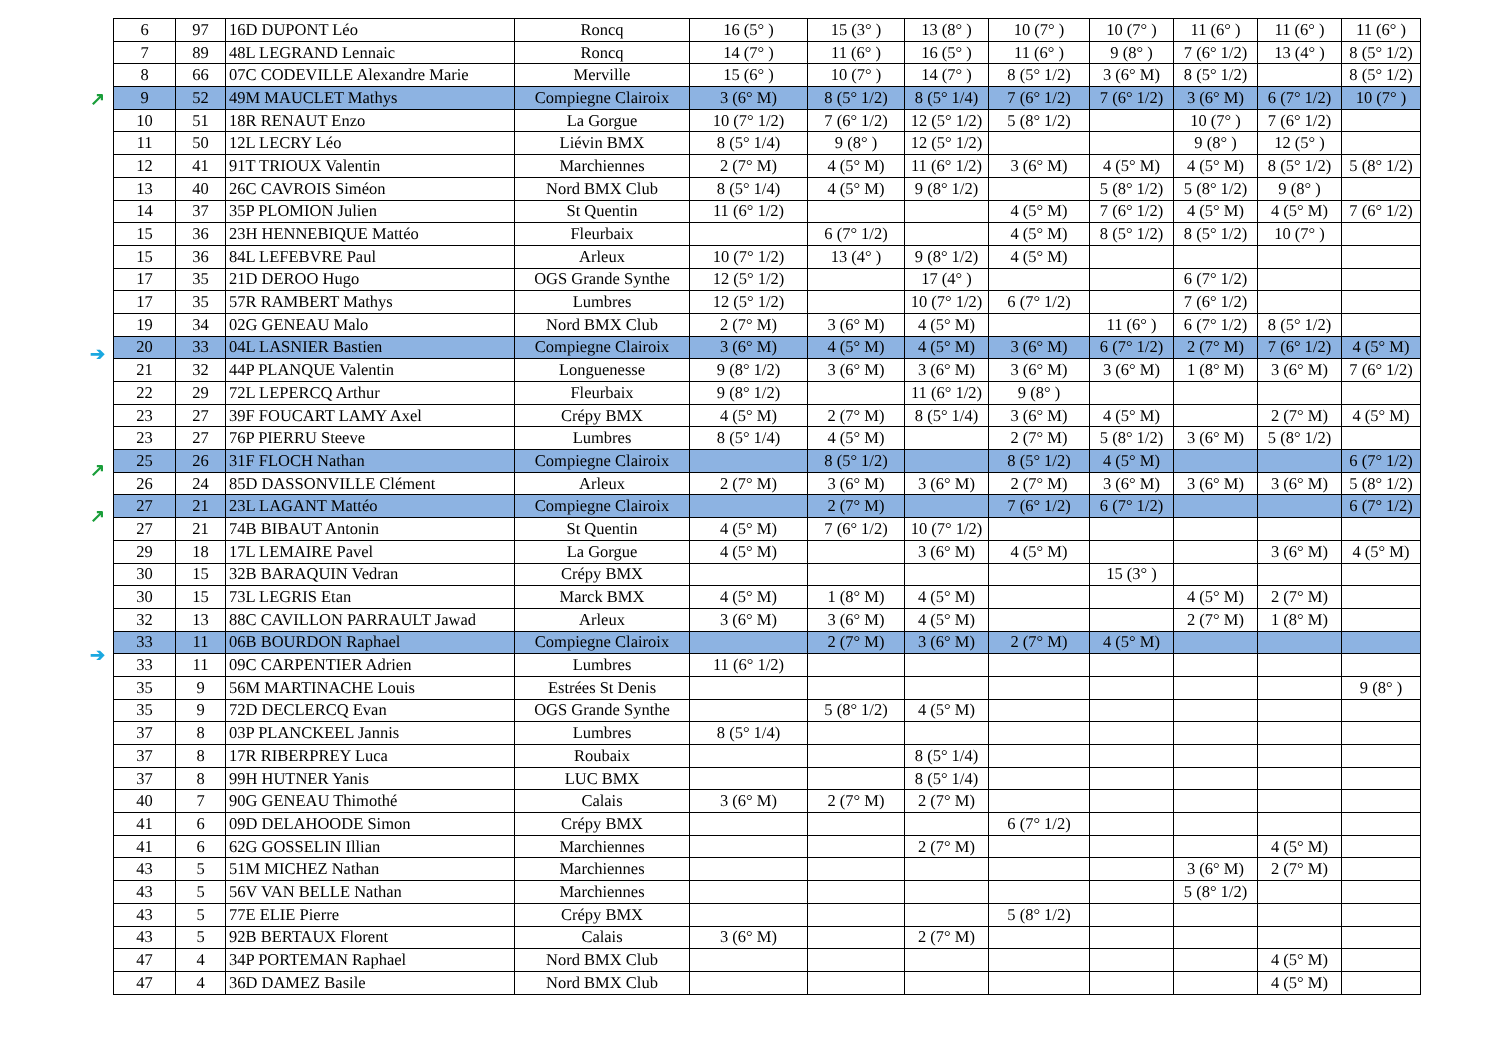↗
➔
↗
↗
➔
| 6 | 97 | 16D DUPONT Léo | Roncq | 16 (5° ) | 15 (3° ) | 13 (8° ) | 10 (7° ) | 10 (7° ) | 11 (6° ) | 11 (6° ) | 11 (6° ) |
| 7 | 89 | 48L LEGRAND Lennaic | Roncq | 14 (7° ) | 11 (6° ) | 16 (5° ) | 11 (6° ) | 9 (8° ) | 7 (6° 1/2) | 13 (4° ) | 8 (5° 1/2) |
| 8 | 66 | 07C CODEVILLE Alexandre Marie | Merville | 15 (6° ) | 10 (7° ) | 14 (7° ) | 8 (5° 1/2) | 3 (6° M) | 8 (5° 1/2) | | 8 (5° 1/2) |
| 9 | 52 | 49M MAUCLET Mathys | Compiegne Clairoix | 3 (6° M) | 8 (5° 1/2) | 8 (5° 1/4) | 7 (6° 1/2) | 7 (6° 1/2) | 3 (6° M) | 6 (7° 1/2) | 10 (7° ) |
| 10 | 51 | 18R RENAUT Enzo | La Gorgue | 10 (7° 1/2) | 7 (6° 1/2) | 12 (5° 1/2) | 5 (8° 1/2) | | 10 (7° ) | 7 (6° 1/2) | |
| 11 | 50 | 12L LECRY Léo | Liévin BMX | 8 (5° 1/4) | 9 (8° ) | 12 (5° 1/2) | | | 9 (8° ) | 12 (5° ) | |
| 12 | 41 | 91T TRIOUX Valentin | Marchiennes | 2 (7° M) | 4 (5° M) | 11 (6° 1/2) | 3 (6° M) | 4 (5° M) | 4 (5° M) | 8 (5° 1/2) | 5 (8° 1/2) |
| 13 | 40 | 26C CAVROIS Siméon | Nord BMX Club | 8 (5° 1/4) | 4 (5° M) | 9 (8° 1/2) | | 5 (8° 1/2) | 5 (8° 1/2) | 9 (8° ) | |
| 14 | 37 | 35P PLOMION Julien | St Quentin | 11 (6° 1/2) | | | 4 (5° M) | 7 (6° 1/2) | 4 (5° M) | 4 (5° M) | 7 (6° 1/2) |
| 15 | 36 | 23H HENNEBIQUE Mattéo | Fleurbaix | | 6 (7° 1/2) | | 4 (5° M) | 8 (5° 1/2) | 8 (5° 1/2) | 10 (7° ) | |
| 15 | 36 | 84L LEFEBVRE Paul | Arleux | 10 (7° 1/2) | 13 (4° ) | 9 (8° 1/2) | 4 (5° M) | | | | |
| 17 | 35 | 21D DEROO Hugo | OGS Grande Synthe | 12 (5° 1/2) | | 17 (4° ) | | | 6 (7° 1/2) | | |
| 17 | 35 | 57R RAMBERT Mathys | Lumbres | 12 (5° 1/2) | | 10 (7° 1/2) | 6 (7° 1/2) | | 7 (6° 1/2) | | |
| 19 | 34 | 02G GENEAU Malo | Nord BMX Club | 2 (7° M) | 3 (6° M) | 4 (5° M) | | 11 (6° ) | 6 (7° 1/2) | 8 (5° 1/2) | |
| 20 | 33 | 04L LASNIER Bastien | Compiegne Clairoix | 3 (6° M) | 4 (5° M) | 4 (5° M) | 3 (6° M) | 6 (7° 1/2) | 2 (7° M) | 7 (6° 1/2) | 4 (5° M) |
| 21 | 32 | 44P PLANQUE Valentin | Longuenesse | 9 (8° 1/2) | 3 (6° M) | 3 (6° M) | 3 (6° M) | 3 (6° M) | 1 (8° M) | 3 (6° M) | 7 (6° 1/2) |
| 22 | 29 | 72L LEPERCQ Arthur | Fleurbaix | 9 (8° 1/2) | | 11 (6° 1/2) | 9 (8° ) | | | | |
| 23 | 27 | 39F FOUCART LAMY Axel | Crépy BMX | 4 (5° M) | 2 (7° M) | 8 (5° 1/4) | 3 (6° M) | 4 (5° M) | | 2 (7° M) | 4 (5° M) |
| 23 | 27 | 76P PIERRU Steeve | Lumbres | 8 (5° 1/4) | 4 (5° M) | | 2 (7° M) | 5 (8° 1/2) | 3 (6° M) | 5 (8° 1/2) | |
| 25 | 26 | 31F FLOCH Nathan | Compiegne Clairoix | | 8 (5° 1/2) | | 8 (5° 1/2) | 4 (5° M) | | | 6 (7° 1/2) |
| 26 | 24 | 85D DASSONVILLE Clément | Arleux | 2 (7° M) | 3 (6° M) | 3 (6° M) | 2 (7° M) | 3 (6° M) | 3 (6° M) | 3 (6° M) | 5 (8° 1/2) |
| 27 | 21 | 23L LAGANT Mattéo | Compiegne Clairoix | | 2 (7° M) | | 7 (6° 1/2) | 6 (7° 1/2) | | | 6 (7° 1/2) |
| 27 | 21 | 74B BIBAUT Antonin | St Quentin | 4 (5° M) | 7 (6° 1/2) | 10 (7° 1/2) | | | | | |
| 29 | 18 | 17L LEMAIRE Pavel | La Gorgue | 4 (5° M) | | 3 (6° M) | 4 (5° M) | | | 3 (6° M) | 4 (5° M) |
| 30 | 15 | 32B BARAQUIN Vedran | Crépy BMX | | | | | 15 (3° ) | | | |
| 30 | 15 | 73L LEGRIS Etan | Marck BMX | 4 (5° M) | 1 (8° M) | 4 (5° M) | | | 4 (5° M) | 2 (7° M) | |
| 32 | 13 | 88C CAVILLON PARRAULT Jawad | Arleux | 3 (6° M) | 3 (6° M) | 4 (5° M) | | | 2 (7° M) | 1 (8° M) | |
| 33 | 11 | 06B BOURDON Raphael | Compiegne Clairoix | | 2 (7° M) | 3 (6° M) | 2 (7° M) | 4 (5° M) | | | |
| 33 | 11 | 09C CARPENTIER Adrien | Lumbres | 11 (6° 1/2) | | | | | | | |
| 35 | 9 | 56M MARTINACHE Louis | Estrées St Denis | | | | | | | | 9 (8° ) |
| 35 | 9 | 72D DECLERCQ Evan | OGS Grande Synthe | | 5 (8° 1/2) | 4 (5° M) | | | | | |
| 37 | 8 | 03P PLANCKEEL Jannis | Lumbres | 8 (5° 1/4) | | | | | | | |
| 37 | 8 | 17R RIBERPREY Luca | Roubaix | | | 8 (5° 1/4) | | | | | |
| 37 | 8 | 99H HUTNER Yanis | LUC BMX | | | 8 (5° 1/4) | | | | | |
| 40 | 7 | 90G GENEAU Thimothé | Calais | 3 (6° M) | 2 (7° M) | 2 (7° M) | | | | | |
| 41 | 6 | 09D DELAHOODE Simon | Crépy BMX | | | | 6 (7° 1/2) | | | | |
| 41 | 6 | 62G GOSSELIN Illian | Marchiennes | | | 2 (7° M) | | | | 4 (5° M) | |
| 43 | 5 | 51M MICHEZ Nathan | Marchiennes | | | | | | 3 (6° M) | 2 (7° M) | |
| 43 | 5 | 56V VAN BELLE Nathan | Marchiennes | | | | | | 5 (8° 1/2) | | |
| 43 | 5 | 77E ELIE Pierre | Crépy BMX | | | | 5 (8° 1/2) | | | | |
| 43 | 5 | 92B BERTAUX Florent | Calais | 3 (6° M) | | 2 (7° M) | | | | | |
| 47 | 4 | 34P PORTEMAN Raphael | Nord BMX Club | | | | | | | 4 (5° M) | |
| 47 | 4 | 36D DAMEZ Basile | Nord BMX Club | | | | | | | 4 (5° M) | |